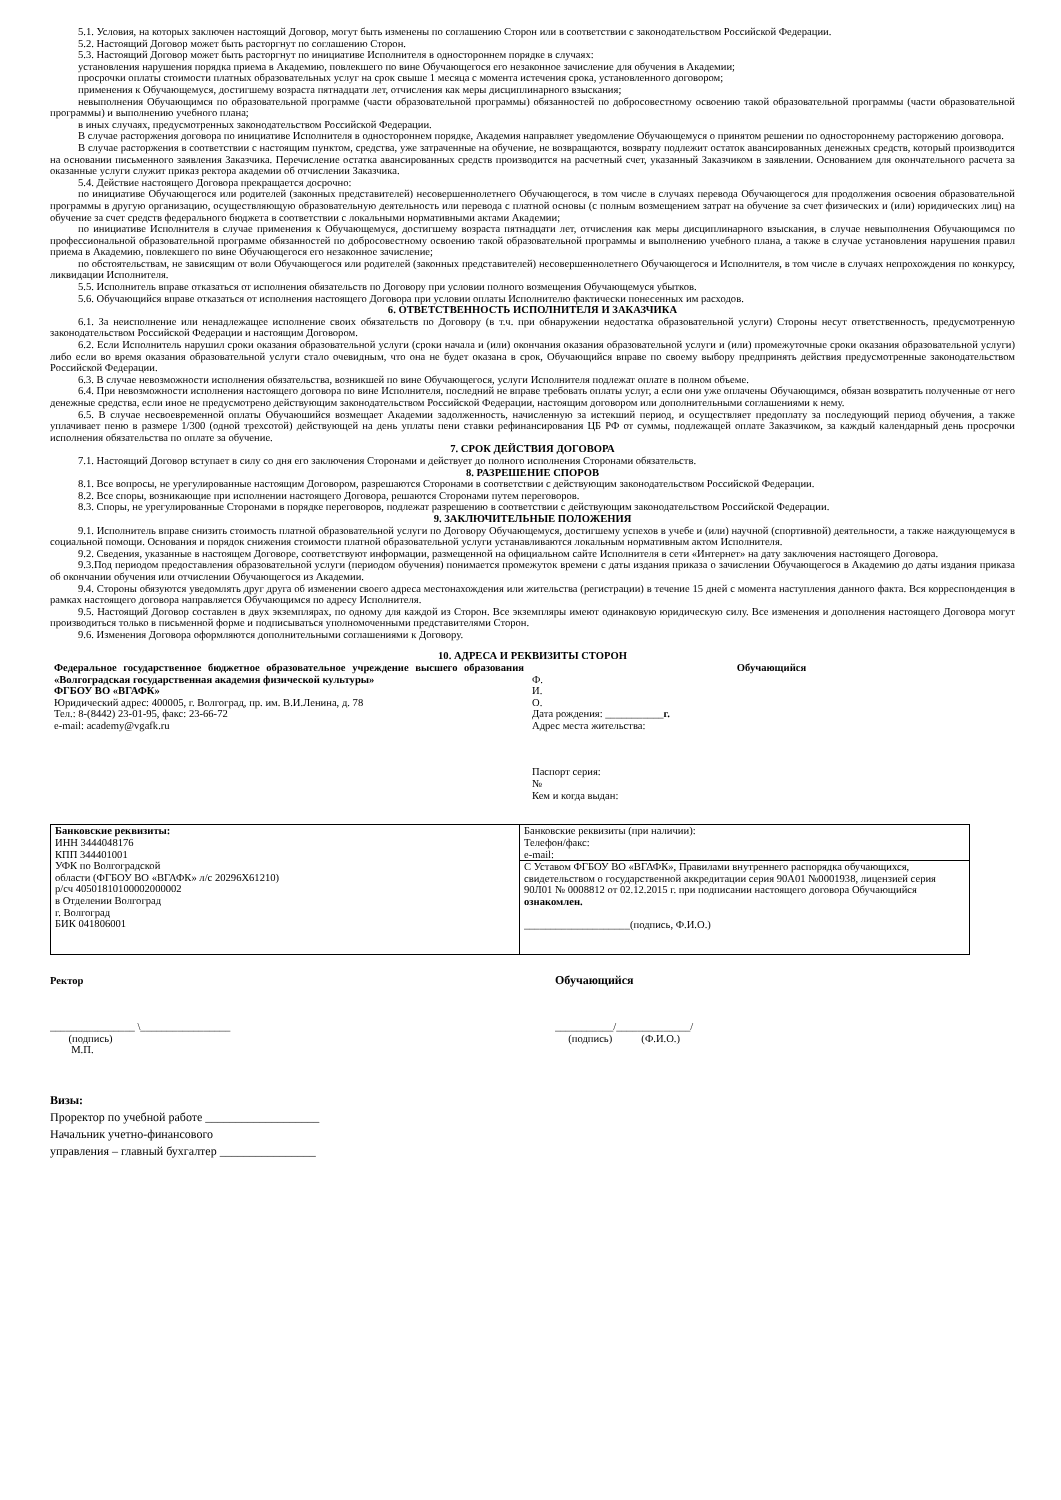5.1. Условия, на которых заключен настоящий Договор, могут быть изменены по соглашению Сторон или в соответствии с законодательством Российской Федерации.
5.2. Настоящий Договор может быть расторгнут по соглашению Сторон.
5.3. Настоящий Договор может быть расторгнут по инициативе Исполнителя в одностороннем порядке в случаях:
установления нарушения порядка приема в Академию, повлекшего по вине Обучающегося его незаконное зачисление для обучения в Академии;
просрочки оплаты стоимости платных образовательных услуг на срок свыше 1 месяца с момента истечения срока, установленного договором;
применения к Обучающемуся, достигшему возраста пятнадцати лет, отчисления как меры дисциплинарного взыскания;
невыполнения Обучающимся по образовательной программе (части образовательной программы) обязанностей по добросовестному освоению такой образовательной программы (части образовательной программы) и выполнению учебного плана;
в иных случаях, предусмотренных законодательством Российской Федерации.
В случае расторжения договора по инициативе Исполнителя в одностороннем порядке, Академия направляет уведомление Обучающемуся о принятом решении по одностороннему расторжению договора.
В случае расторжения в соответствии с настоящим пунктом, средства, уже затраченные на обучение, не возвращаются, возврату подлежит остаток авансированных денежных средств, который производится на основании письменного заявления Заказчика. Перечисление остатка авансированных средств производится на расчетный счет, указанный Заказчиком в заявлении. Основанием для окончательного расчета за оказанные услуги служит приказ ректора академии об отчислении Заказчика.
5.4. Действие настоящего Договора прекращается досрочно:
по инициативе Обучающегося или родителей (законных представителей) несовершеннолетнего Обучающегося, в том числе в случаях перевода Обучающегося для продолжения освоения образовательной программы в другую организацию, осуществляющую образовательную деятельность или перевода с платной основы (с полным возмещением затрат на обучение за счет физических и (или) юридических лиц) на обучение за счет средств федерального бюджета в соответствии с локальными нормативными актами Академии;
по инициативе Исполнителя в случае применения к Обучающемуся, достигшему возраста пятнадцати лет, отчисления как меры дисциплинарного взыскания, в случае невыполнения Обучающимся по профессиональной образовательной программе обязанностей по добросовестному освоению такой образовательной программы и выполнению учебного плана, а также в случае установления нарушения правил приема в Академию, повлекшего по вине Обучающегося его незаконное зачисление;
по обстоятельствам, не зависящим от воли Обучающегося или родителей (законных представителей) несовершеннолетнего Обучающегося и Исполнителя, в том числе в случаях непрохождения по конкурсу, ликвидации Исполнителя.
5.5. Исполнитель вправе отказаться от исполнения обязательств по Договору при условии полного возмещения Обучающемуся убытков.
5.6. Обучающийся вправе отказаться от исполнения настоящего Договора при условии оплаты Исполнителю фактически понесенных им расходов.
6. ОТВЕТСТВЕННОСТЬ ИСПОЛНИТЕЛЯ И ЗАКАЗЧИКА
6.1. За неисполнение или ненадлежащее исполнение своих обязательств по Договору (в т.ч. при обнаружении недостатка образовательной услуги) Стороны несут ответственность, предусмотренную законодательством Российской Федерации и настоящим Договором.
6.2. Если Исполнитель нарушил сроки оказания образовательной услуги (сроки начала и (или) окончания оказания образовательной услуги и (или) промежуточные сроки оказания образовательной услуги) либо если во время оказания образовательной услуги стало очевидным, что она не будет оказана в срок, Обучающийся вправе по своему выбору предпринять действия предусмотренные законодательством Российской Федерации.
6.3. В случае невозможности исполнения обязательства, возникшей по вине Обучающегося, услуги Исполнителя подлежат оплате в полном объеме.
6.4. При невозможности исполнения настоящего договора по вине Исполнителя, последний не вправе требовать оплаты услуг, а если они уже оплачены Обучающимся, обязан возвратить полученные от него денежные средства, если иное не предусмотрено действующим законодательством Российской Федерации, настоящим договором или дополнительными соглашениями к нему.
6.5. В случае несвоевременной оплаты Обучаюшийся возмещает Академии задолженность, начисленную за истекший период, и осуществляет предоплату за последующий период обучения, а также уплачивает пеню в размере 1/300 (одной трехсотой) действующей на день уплаты пени ставки рефинансирования ЦБ РФ от суммы, подлежащей оплате Заказчиком, за каждый календарный день просрочки исполнения обязательства по оплате за обучение.
7. СРОК ДЕЙСТВИЯ ДОГОВОРА
7.1. Настоящий Договор вступает в силу со дня его заключения Сторонами и действует до полного исполнения Сторонами обязательств.
8. РАЗРЕШЕНИЕ СПОРОВ
8.1. Все вопросы, не урегулированные настоящим Договором, разрешаются Сторонами в соответствии с действующим законодательством Российской Федерации.
8.2. Все споры, возникающие при исполнении настоящего Договора, решаются Сторонами путем переговоров.
8.3. Споры, не урегулированные Сторонами в порядке переговоров, подлежат разрешению в соответствии с действующим законодательством Российской Федерации.
9. ЗАКЛЮЧИТЕЛЬНЫЕ ПОЛОЖЕНИЯ
9.1. Исполнитель вправе снизить стоимость платной образовательной услуги по Договору Обучающемуся, достигшему успехов в учебе и (или) научной (спортивной) деятельности, а также наждующемуся в социальной помощи. Основания и порядок снижения стоимости платной образовательной услуги устанавливаются локальным нормативным актом Исполнителя.
9.2. Сведения, указанные в настоящем Договоре, соответствуют информации, размещенной на официальном сайте Исполнителя в сети «Интернет» на дату заключения настоящего Договора.
9.3.Под периодом предоставления образовательной услуги (периодом обучения) понимается промежуток времени с даты издания приказа о зачислении Обучающегося в Академию до даты издания приказа об окончании обучения или отчислении Обучающегося из Академии.
9.4. Стороны обязуются уведомлять друг друга об изменении своего адреса местонахождения или жительства (регистрации) в течение 15 дней с момента наступления данного факта. Вся корреспонденция в рамках настоящего договора направляется Обучающимся по адресу Исполнителя.
9.5. Настоящий Договор составлен в двух экземплярах, по одному для каждой из Сторон. Все экземпляры имеют одинаковую юридическую силу. Все изменения и дополнения настоящего Договора могут производиться только в письменной форме и подписываться уполномоченными представителями Сторон.
9.6. Изменения Договора оформляются дополнительными соглашениями к Договору.
10. АДРЕСА И РЕКВИЗИТЫ СТОРОН
| Федеральное государственное бюджетное образовательное учреждение высшего образования «Волгоградская государственная академия физической культуры» ФГБОУ ВО «ВГАФК» Юридический адрес: 400005, г. Волгоград, пр. им. В.И.Ленина, д. 78 Тел.: 8-(8442) 23-01-95, факс: 23-66-72 e-mail: academy@vgafk.ru | Обучающийся Ф. И. О. Дата рождения: ___________ г. Адрес места жительства: Паспорт серия: № Кем и когда выдан: |
| Банковские реквизиты: ИНН 3444048176 КПП 344401001 УФК по Волгоградской области (ФГБОУ ВО «ВГАФК» л/с 20296Х61210) р/сч 40501810100002000002 в Отделении Волгоград г. Волгоград БИК 041806001 | Банковские реквизиты (при наличии): Телефон/факс: e-mail: |
| | С Уставом ФГБОУ ВО «ВГАФК», Правилами внутреннего распорядка обучающихся, свидетельством о государственной аккредитации серия 90А01 №0001938, лицензией серия 90Л01 № 0008812 от 02.12.2015 г. при подписании настоящего договора Обучающийся ознакомлен. ____________________(подпись, Ф.И.О.) |
Ректор
________________ \_________________
(подпись)
М.П.
Обучающийся
___________/______________/
(подпись) (Ф.И.О.)
Визы:
Проректор по учебной работе ___________________
Начальник учетно-финансового
управления – главный бухгалтер ________________